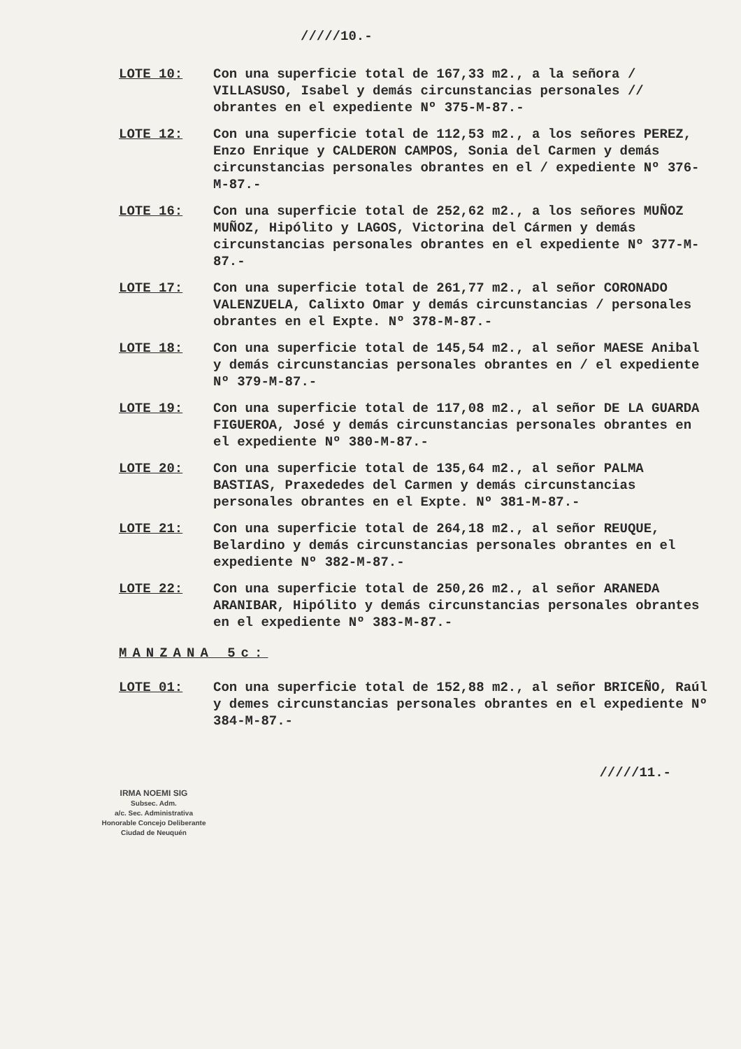/////10.-
LOTE 10: Con una superficie total de 167,33 m2., a la señora / VILLASUSO, Isabel y demás circunstancias personales // obrantes en el expediente Nº 375-M-87.-
LOTE 12: Con una superficie total de 112,53 m2., a los señores PEREZ, Enzo Enrique y CALDERON CAMPOS, Sonia del Carmen y demás circunstancias personales obrantes en el / expediente Nº 376-M-87.-
LOTE 16: Con una superficie total de 252,62 m2., a los señores MUÑOZ MUÑOZ, Hipólito y LAGOS, Victorina del Cármen y demás circunstancias personales obrantes en el expediente Nº 377-M-87.-
LOTE 17: Con una superficie total de 261,77 m2., al señor CORONADO VALENZUELA, Calixto Omar y demás circunstancias / personales obrantes en el Expte. Nº 378-M-87.-
LOTE 18: Con una superficie total de 145,54 m2., al señor MAESE Anibal y demás circunstancias personales obrantes en / el expediente Nº 379-M-87.-
LOTE 19: Con una superficie total de 117,08 m2., al señor DE LA GUARDA FIGUEROA, José y demás circunstancias personales obrantes en el expediente Nº 380-M-87.-
LOTE 20: Con una superficie total de 135,64 m2., al señor PALMA BASTIAS, Praxededes del Carmen y demás circunstancias personales obrantes en el Expte. Nº 381-M-87.-
LOTE 21: Con una superficie total de 264,18 m2., al señor REUQUE, Belardino y demás circunstancias personales obrantes en el expediente Nº 382-M-87.-
LOTE 22: Con una superficie total de 250,26 m2., al señor ARANEDA ARANIBAR, Hipólito y demás circunstancias personales obrantes en el expediente Nº 383-M-87.-
MANZANA 5c:
LOTE 01: Con una superficie total de 152,88 m2., al señor BRICEÑO, Raúl y demes circunstancias personales obrantes en el expediente Nº 384-M-87.-
/////11.-
IRMA NOEMI SIG
Subsec. Adm.
a/c. Sec. Administrativa
Honorable Concejo Deliberante
Ciudad de Neuquén